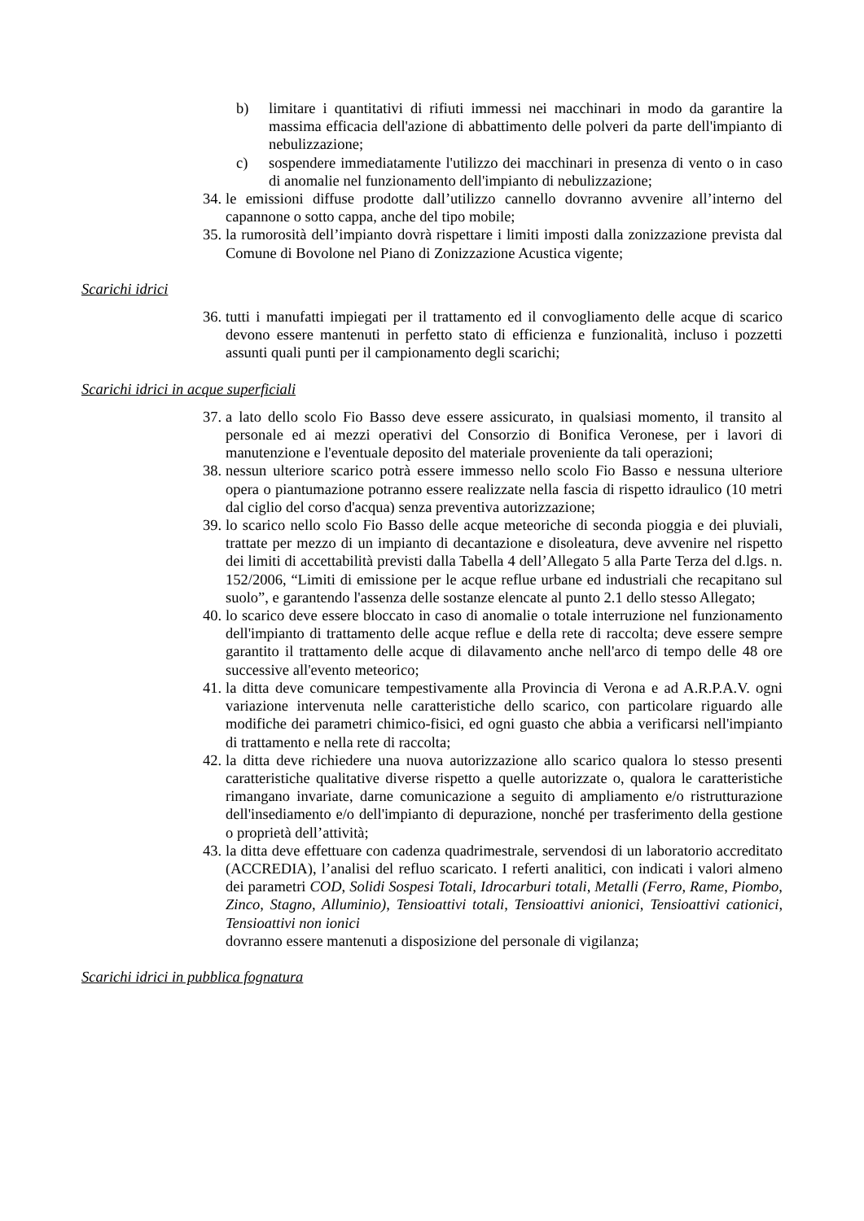b) limitare i quantitativi di rifiuti immessi nei macchinari in modo da garantire la massima efficacia dell'azione di abbattimento delle polveri da parte dell'impianto di nebulizzazione;
c) sospendere immediatamente l'utilizzo dei macchinari in presenza di vento o in caso di anomalie nel funzionamento dell'impianto di nebulizzazione;
34. le emissioni diffuse prodotte dall’utilizzo cannello dovranno avvenire all’interno del capannone o sotto cappa, anche del tipo mobile;
35. la rumorosità dell’impianto dovrà rispettare i limiti imposti dalla zonizzazione prevista dal Comune di Bovolone nel Piano di Zonizzazione Acustica vigente;
Scarichi idrici
36. tutti i manufatti impiegati per il trattamento ed il convogliamento delle acque di scarico devono essere mantenuti in perfetto stato di efficienza e funzionalità, incluso i pozzetti assunti quali punti per il campionamento degli scarichi;
Scarichi idrici in acque superficiali
37. a lato dello scolo Fio Basso deve essere assicurato, in qualsiasi momento, il transito al personale ed ai mezzi operativi del Consorzio di Bonifica Veronese, per i lavori di manutenzione e l'eventuale deposito del materiale proveniente da tali operazioni;
38. nessun ulteriore scarico potrà essere immesso nello scolo Fio Basso e nessuna ulteriore opera o piantumazione potranno essere realizzate nella fascia di rispetto idraulico (10 metri dal ciglio del corso d'acqua) senza preventiva autorizzazione;
39. lo scarico nello scolo Fio Basso delle acque meteoriche di seconda pioggia e dei pluviali, trattate per mezzo di un impianto di decantazione e disoleatura, deve avvenire nel rispetto dei limiti di accettabilità previsti dalla Tabella 4 dell’Allegato 5 alla Parte Terza del d.lgs. n. 152/2006, “Limiti di emissione per le acque reflue urbane ed industriali che recapitano sul suolo”, e garantendo l'assenza delle sostanze elencate al punto 2.1 dello stesso Allegato;
40. lo scarico deve essere bloccato in caso di anomalie o totale interruzione nel funzionamento dell'impianto di trattamento delle acque reflue e della rete di raccolta; deve essere sempre garantito il trattamento delle acque di dilavamento anche nell'arco di tempo delle 48 ore successive all'evento meteorico;
41. la ditta deve comunicare tempestivamente alla Provincia di Verona e ad A.R.P.A.V. ogni variazione intervenuta nelle caratteristiche dello scarico, con particolare riguardo alle modifiche dei parametri chimico-fisici, ed ogni guasto che abbia a verificarsi nell'impianto di trattamento e nella rete di raccolta;
42. la ditta deve richiedere una nuova autorizzazione allo scarico qualora lo stesso presenti caratteristiche qualitative diverse rispetto a quelle autorizzate o, qualora le caratteristiche rimangano invariate, darne comunicazione a seguito di ampliamento e/o ristrutturazione dell'insediamento e/o dell'impianto di depurazione, nonché per trasferimento della gestione o proprietà dell’attività;
43. la ditta deve effettuare con cadenza quadrimestrale, servendosi di un laboratorio accreditato (ACCREDIA), l’analisi del refluo scaricato. I referti analitici, con indicati i valori almeno dei parametri COD, Solidi Sospesi Totali, Idrocarburi totali, Metalli (Ferro, Rame, Piombo, Zinco, Stagno, Alluminio), Tensioattivi totali, Tensioattivi anionici, Tensioattivi cationici, Tensioattivi non ionici
dovranno essere mantenuti a disposizione del personale di vigilanza;
Scarichi idrici in pubblica fognatura